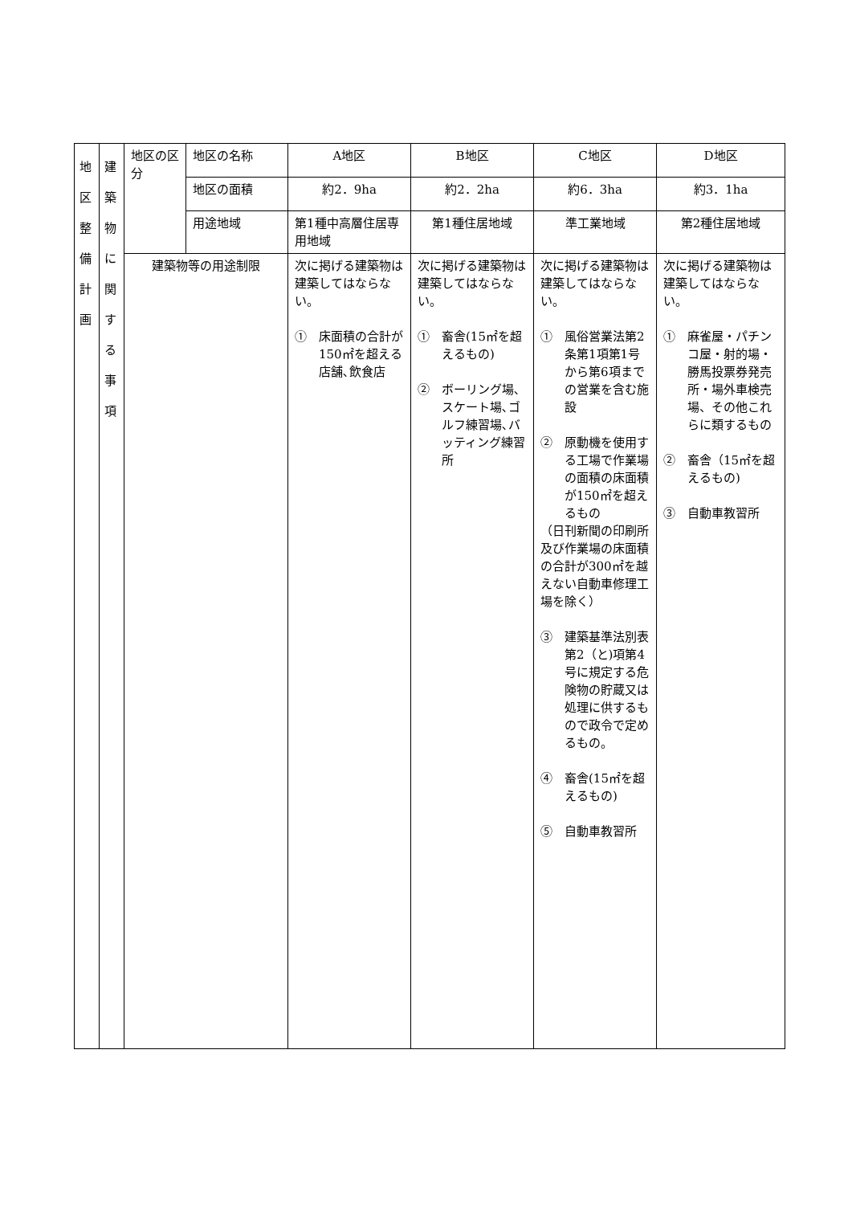| 地 区 整 備 計 画 | 建 築 物 に 関 す る 事 項 | 地区の区分 | 地区の名称 | A地区 | B地区 | C地区 | D地区 |
| | | | 地区の面積 | 約2．9ha | 約2．2ha | 約6．3ha | 約3．1ha |
| | | | 用途地域 | 第1種中高層住居専用地域 | 第1種住居地域 | 準工業地域 | 第2種住居地域 |
| | | 建築物等の用途制限 | | 次に掲げる建築物は建築してはならない。 ① 床面積の合計が150㎡を超える店舗､飲食店 | 次に掲げる建築物は建築してはならない。 ① 畜舎(15㎡を超えるもの) ② ボーリング場､スケート場､ゴルフ練習場､バッティング練習所 | 次に掲げる建築物は建築してはならない。 ① 風俗営業法第2条第1項第1号から第6項までの営業を含む施設 ② 原動機を使用する工場で作業場の面積の床面積が150㎡を超えるもの （日刊新聞の印刷所及び作業場の床面積の合計が300㎡を越えない自動車修理工場を除く） ③ 建築基準法別表第2（と)項第4号に規定する危険物の貯蔵又は処理に供するもので政令で定めるもの。 ④ 畜舎(15㎡を超えるもの) ⑤ 自動車教習所 | 次に掲げる建築物は建築してはならない。 ① 麻雀屋・パチンコ屋・射的場・勝馬投票券発売所・場外車検売場、その他これらに類するもの ② 畜舎（15㎡を超えるもの) ③ 自動車教習所 |